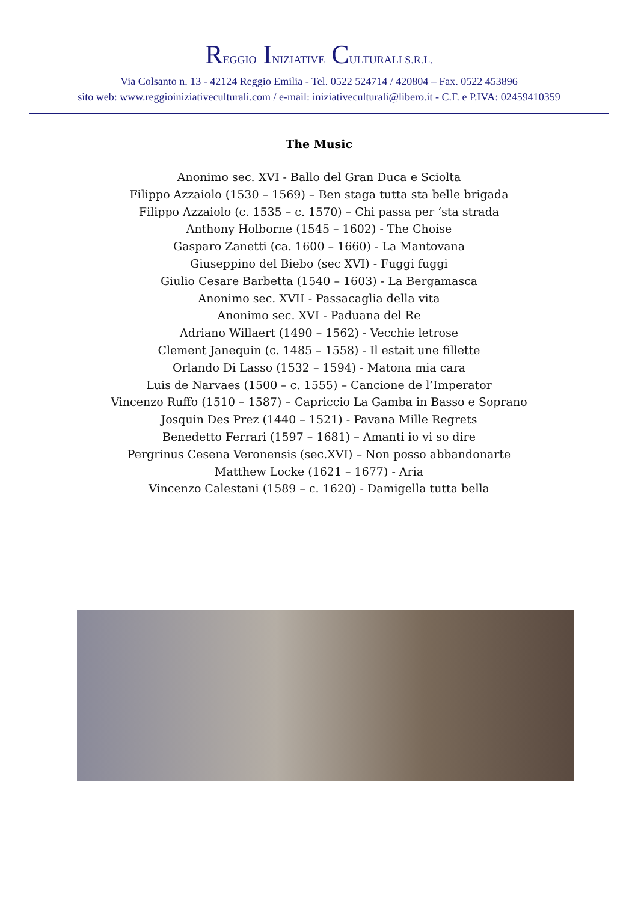REGGIO INIZIATIVE CULTURALI S.R.L.
Via Colsanto n. 13 - 42124 Reggio Emilia - Tel. 0522 524714 / 420804 – Fax. 0522 453896
sito web: www.reggioiniziativeculturali.com / e-mail: iniziativeculturali@libero.it - C.F. e P.IVA: 02459410359
The Music
Anonimo sec. XVI - Ballo del Gran Duca e Sciolta
Filippo Azzaiolo (1530 – 1569) – Ben staga tutta sta belle brigada
Filippo Azzaiolo (c. 1535 – c. 1570) – Chi passa per ‘sta strada
Anthony Holborne (1545 – 1602) - The Choise
Gasparo Zanetti (ca. 1600 – 1660) - La Mantovana
Giuseppino del Biebo (sec XVI) - Fuggi fuggi
Giulio Cesare Barbetta (1540 – 1603) - La Bergamasca
Anonimo sec. XVII - Passacaglia della vita
Anonimo sec. XVI - Paduana del Re
Adriano Willaert (1490 – 1562) - Vecchie letrose
Clement Janequin (c. 1485 – 1558) - Il estait une fillette
Orlando Di Lasso (1532 – 1594) - Matona mia cara
Luis de Narvaes (1500 – c. 1555) – Cancione de l’Imperator
Vincenzo Ruffo (1510 – 1587) – Capriccio La Gamba in Basso e Soprano
Josquin Des Prez (1440 – 1521) - Pavana Mille Regrets
Benedetto Ferrari (1597 – 1681) – Amanti io vi so dire
Pergrinus Cesena Veronensis (sec.XVI) – Non posso abbandonarte
Matthew Locke (1621 – 1677) - Aria
Vincenzo Calestani (1589 – c. 1620) - Damigella tutta bella